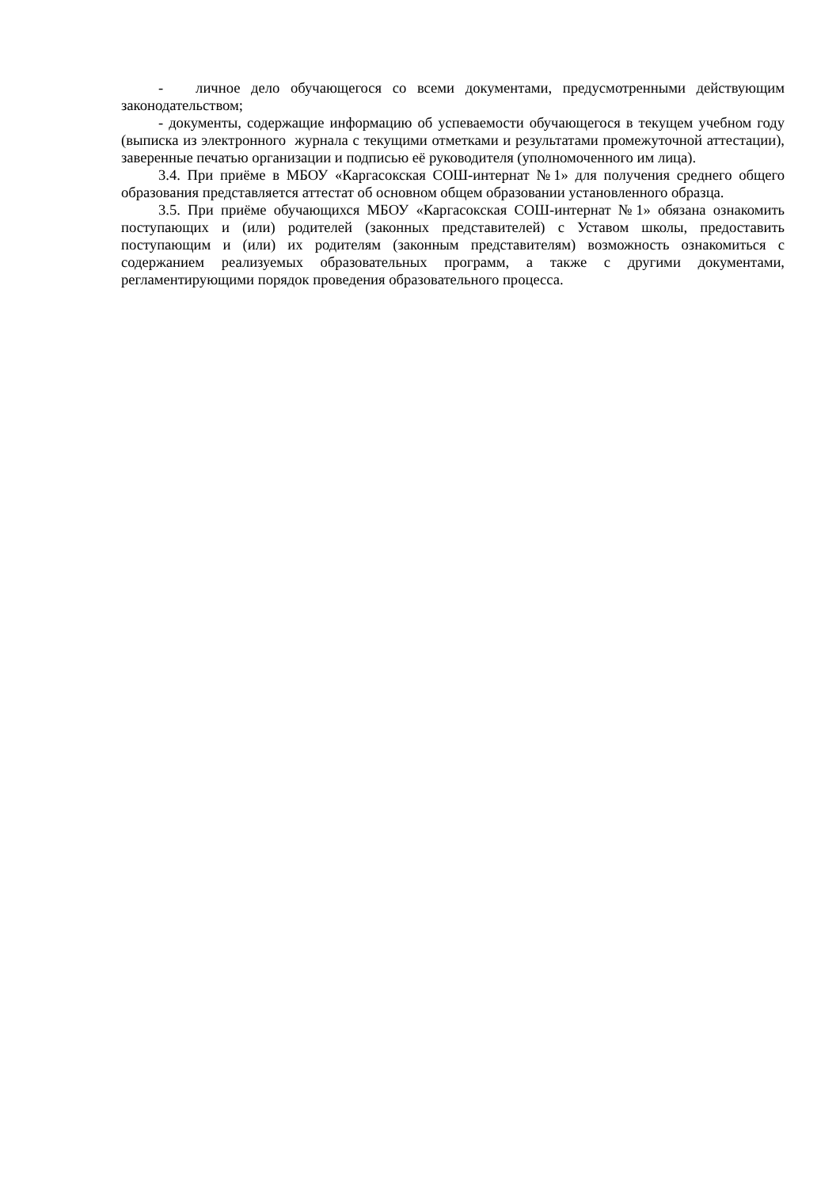- личное дело обучающегося со всеми документами, предусмотренными действующим законодательством;
- документы, содержащие информацию об успеваемости обучающегося в текущем учебном году (выписка из электронного журнала с текущими отметками и результатами промежуточной аттестации), заверенные печатью организации и подписью её руководителя (уполномоченного им лица).
3.4. При приёме в МБОУ «Каргасокская СОШ-интернат №1» для получения среднего общего образования представляется аттестат об основном общем образовании установленного образца.
3.5. При приёме обучающихся МБОУ «Каргасокская СОШ-интернат №1» обязана ознакомить поступающих и (или) родителей (законных представителей) с Уставом школы, предоставить поступающим и (или) их родителям (законным представителям) возможность ознакомиться с содержанием реализуемых образовательных программ, а также с другими документами, регламентирующими порядок проведения образовательного процесса.